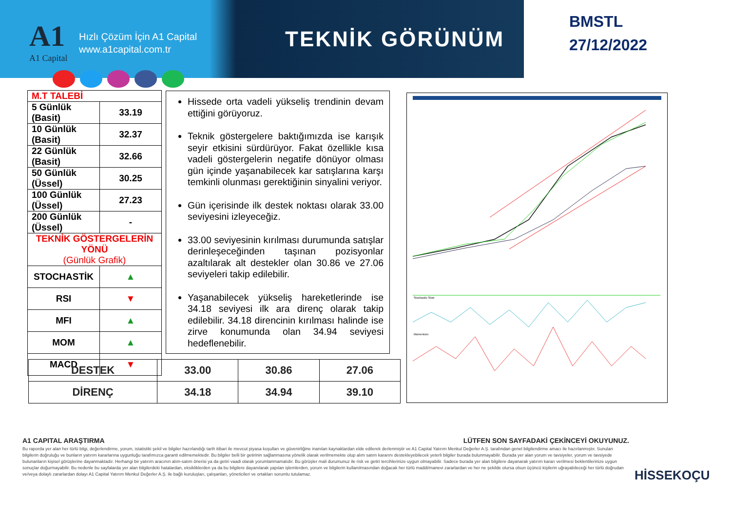A1
A1 Capital
Hızlı Çözüm İçin A1 Capital
www.a1capital.com.tr
TEKNİK GÖRÜNÜM
BMSTL
27/12/2022
| M.T TALEBİ | |
| 5 Günlük (Basit) | 33.19 |
| 10 Günlük (Basit) | 32.37 |
| 22 Günlük (Basit) | 32.66 |
| 50 Günlük (Üssel) | 30.25 |
| 100 Günlük (Üssel) | 27.23 |
| 200 Günlük (Üssel) | - |
| TEKNİK GÖSTERGELERİN YÖNÜ (Günlük Grafik) | |
| STOCHASTİK | ▲ |
| RSI | ▼ |
| MFI | ▲ |
| MOM | ▲ |
| MACD | ▼ |
Hissede orta vadeli yükseliş trendinin devam ettiğini görüyoruz.
Teknik göstergelere baktığımızda ise karışık seyir etkisini sürdürüyor. Fakat özellikle kısa vadeli göstergelerin negatife dönüyor olması gün içinde yaşanabilecek kar satışlarına karşı temkinli olunması gerektiğinin sinyalini veriyor.
Gün içerisinde ilk destek noktası olarak 33.00 seviyesini izleyeceğiz.
33.00 seviyesinin kırılması durumunda satışlar derinleşeceğinden taşınan pozisyonlar azaltılarak alt destekler olan 30.86 ve 27.06 seviyeleri takip edilebilir.
Yaşanabilecek yükseliş hareketlerinde ise 34.18 seviyesi ilk ara direnç olarak takip edilebilir. 34.18 direncinin kırılması halinde ise zirve konumunda olan 34.94 seviyesi hedeflenebilir.
Stochastic Slow
Momentum
| DESTEK | 33.00 | 30.86 | 27.06 |
| DİRENÇ | 34.18 | 34.94 | 39.10 |
A1 CAPITAL ARAŞTIRMA LÜTFEN SON SAYFADAKİ ÇEKİNCEYİ OKUYUNUZ.
Bu raporda yer alan her türlü bilgi, değerlendirme, yorum, istatistiki şekil ve bilgiler hazırlandığı tarih itibari ile mevcut piyasa koşulları ve güvenirliğine inanılan kaynaklardan elde edilerek derlenmiştir ve A1 Capital Yatırım Menkul Değerler A.Ş. tarafından genel bilgilendirme amacı ile hazırlanmıştır. Sunulan bilgilerin doğruluğu ve bunların yatırım kararlarına uygunluğu tarafımızca garanti edilmemektedir. Bu bilgiler belli bir getirinin sağlanmasına yönelik olarak verilmemekte olup alım satım kararını destekleyebilecek yeterli bilgiler burada bulunmayabilir. Burada yer alan yorum ve tavsiyeler, yorum ve tavsiyede bulunanların kişisel görüşlerine dayanmaktadır. Herhangi bir yatırım aracının alım-satım önerisi ya da getiri vaadi olarak yorumlanmamalıdır. Bu görüşler mali durumunuz ile risk ve getiri tercihlerinize uygun olmayabilir. Sadece burada yer alan bilgilere dayanarak yatırım kararı verilmesi beklentilerinize uygun sonuçlar doğurmayabilir. Bu nedenle bu sayfalarda yer alan bilgilerdeki hatalardan, eksikliklerden ya da bu bilgilere dayanılarak yapılan işlemlerden, yorum ve bilgilerin kullanılmasından doğacak her türlü maddi/manevi zararlardan ve her ne şekilde olursa olsun üçüncü kişilerin uğrayabileceği her türlü doğrudan ve/veya dolaylı zararlardan dolayı A1 Capital Yatırım Menkul Değerler A.Ş. ile bağlı kuruluşları, çalışanları, yöneticileri ve ortakları sorumlu tutulamaz.
HİSSEKOÇU